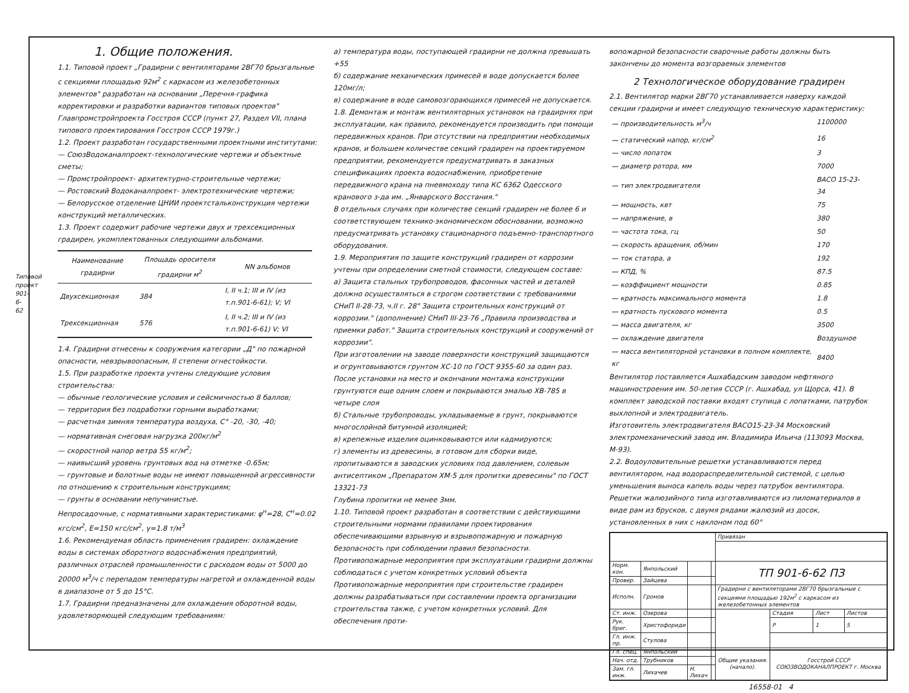Типовой проект 901-6-62
1. Общие положения.
1.1. Типовой проект „Градирни с вентиляторами 2ВГ70 брызгальные с секциями площадью 92м<sup>2</sup> с каркасом из железобетонных элементов" разработан на основании „Перечня-графика корректировки и разработки вариантов типовых проектов" Главпромстройпроекта Госстроя СССР (пункт 27, Раздел VII, плана типового проектирования Госстроя СССР 1979г.)
1.2. Проект разработан государственными проектными институтами:
— СоюзВодоканалпроект-технологические чертежи и объектные сметы;
— Промстройпроект- архитектурно-строительные чертежи;
— Ростовский Водоканалпроект- электротехнические чертежи;
— Белорусское отделение ЦНИИ проектстальконструкция чертежи конструкций металлических.
1.3. Проект содержит рабочие чертежи двух и трехсекционных градирен, укомплектованных следующими альбомами.
| Наименование градирни | Площадь оросителя градирни м<sup>2</sup> | NN альбомов |
| --- | --- | --- |
| Двухсекционная | 384 | I, II ч.1; III и IV (из т.п.901-6-61); V; VI |
| Трехсекционная | 576 | I, II ч.2; III и IV (из т.п.901-6-61) V; VI |
1.4. Градирни отнесены к сооружения категории „Д" по пожарной опасности, невзрывоопасным, II степени огнестойкости.
1.5. При разработке проекта учтены следующие условия строительства:
— обычные геологические условия и сейсмичностью 8 баллов;
— территория без подработки горными выработками;
— расчетная зимняя температура воздуха, С° -20, -30, -40;
— нормативная снеговая нагрузка 200кг/м<sup>2</sup>
— скоростной напор ветра 55 кг/м<sup>2</sup>;
— наивысший уровень грунтовых вод на отметке -0.65м;
— грунтовые и болотные воды не имеют повышенной агрессивности по отношению к строительным конструкциям;
— грунты в основании непучинистые.
Непросадочные, с нормативными характеристиками: φ<sup>н</sup>=28, С<sup>н</sup>=0.02 кгс/см<sup>2</sup>, Е=150 кгс/см<sup>2</sup>, γ=1.8 т/м<sup>3</sup>
1.6. Рекомендуемая область применения градирен: охлаждение воды в системах оборотного водоснабжения предприятий, различных отраслей промышленности с расходом воды от 5000 до 20000 м<sup>3</sup>/ч с перепадом температуры нагретой и охлажденной воды в диапазоне от 5 до 15°С.
1.7. Градирни предназначены для охлаждения оборотной воды, удовлетворяющей следующим требованиям:
а) температура воды, поступающей градирни не должна превышать +55
б) содержание механических примесей в воде допускается более 120мг/л;
в) содержание в воде самовозгорающихся примесей не допускается.
1.8. Демонтаж и монтаж вентиляторных установок на градирнях при эксплуатации, как правило, рекомендуется производить при помощи передвижных кранов. При отсутствии на предприятии необходимых кранов, и большем количестве секций градирен на проектируемом предприятии, рекомендуется предусматривать в заказных спецификациях проекта водоснабжения, приобретение передвижного крана на пневмоходу типа КС 6362 Одесского кранового з-да им. „Январского Восстания."
В отдельных случаях при количестве секций градирен не более 6 и соответствующем технико-экономическом обосновании, возможно предусматривать установку стационарного подъемно-транспортного оборудования.
1.9. Мероприятия по защите конструкций градирен от коррозии учтены при определении сметной стоимости, следующем составе:
а) Защита стальных трубопроводов, фасонных частей и деталей должно осуществляться в строгом соответствии с требованиями СНиП II-28-73, ч.II г. 28" Защита строительных конструкций от коррозии." (дополнение) СНиП III-23-76 „Правила производства и приемки работ." Защита строительных конструкций и сооружений от коррозии".
При изготовлении на заводе поверхности конструкций защищаются и огрунтовываются грунтом ХС-10 по ГОСТ 9355-60 за один раз.
После установки на место и окончании монтажа конструкции грунтуются еще одним слоем и покрываются эмалью ХВ-785 в четыре слоя
б) Стальные трубопроводы, укладываемые в грунт, покрываются многослойной битумной изоляцией;
в) крепежные изделия оцинковываются или кадмируются;
г) элементы из древесины, в готовом для сборки виде, пропитываются в заводских условиях под давлением, солевым антисептиком „Препаратом ХМ-5 для пропитки древесины" по ГОСТ 13321-73
Глубина пропитки не менее 3мм.
1.10. Типовой проект разработан в соответствии с действующими строительными нормами правилами проектирования обеспечивающими взрывную и взрывопожарную и пожарную безопасность при соблюдении правил безопасности.
Противопожарные мероприятия при эксплуатации градирни должны соблюдаться с учетом конкретных условий объекта
Противопожарные мероприятия при строительстве градирен должны разрабатываться при составлении проекта организации строительства также, с учетом конкретных условий. Для обеспечения проти-
вопожарной безопасности сварочные работы должны быть закончены до момента возгораемых элементов
2 Технологическое оборудование градирен
2.1. Вентилятор марки 2ВГ70 устанавливается наверху каждой секции градирни и имеет следующую техническую характеристику:
| — производительность м<sup>3</sup>/ч | 1100000 |
| — статический напор, кг/см<sup>2</sup> | 16 |
| — число лопаток | 3 |
| — диаметр ротора, мм | 7000 |
| — тип электродвигателя | ВАСО 15-23-34 |
| — мощность, квт | 75 |
| — напряжение, в | 380 |
| — частота тока, гц | 50 |
| — скорость вращения, об/мин | 170 |
| — ток статора, а | 192 |
| — КПД, % | 87.5 |
| — коэффициент мощности | 0.85 |
| — кратность максимального момента | 1.8 |
| — кратность пускового момента | 0.5 |
| — масса двигателя, кг | 3500 |
| — охлаждение двигателя | Воздушное |
| — масса вентиляторной установки в полном комплекте, кг | 8400 |
Вентилятор поставляется Ашхабадским заводом нефтяного машиностроения им. 50-летия СССР (г. Ашхабад, ул Щорса, 41). В комплект заводской поставки входят ступица с лопатками, патрубок выхлопной и электродвигатель.
Изготовитель электродвигателя ВАСО15-23-34 Московский электромеханический завод им. Владимира Ильича (113093 Москва, М-93).
2.2. Водоуловительные решетки устанавливаются перед вентилятором, над водораспределительной системой, с целью уменьшения выноса капель воды через патрубок вентилятора. Решетки жалюзийного типа изготавливаются из пиломатериалов в виде рам из брусков, с двумя рядами жалюзий из досок, установленных в них с наклоном под 60°
| | | | | Привязан | | | |
| Норм. кон. | Янпольский | | | ТП 901-6-62 ПЗ | | | |
| Провер. | Зайцева | | | | | | |
| Исполн. | Громов | | | Градирни с вентиляторами 2ВГ70 брызгальные с секциями площадью 192м<sup>2</sup> с каркасом из железобетонных элементов | | | |
| Ст. инж. | Озерова | | | | Стадия | Лист | Листов |
| Рук. бриг. | Христофориди | | | | Р | 1 | 5 |
| Гл. инж. пр. | Стулова | | | | | | |
| Гл. спец. | Янпольский | | | Общие указания. (начало). | Госстрой СССР СОЮЗВОДОКАНАЛПРОЕКТ г. Москва | | |
| Нач. отд. | Трубников | | | | | | |
| Зам. гл. инж. | Лихачев | Н. Лихач | | | | | |
16558-01 4